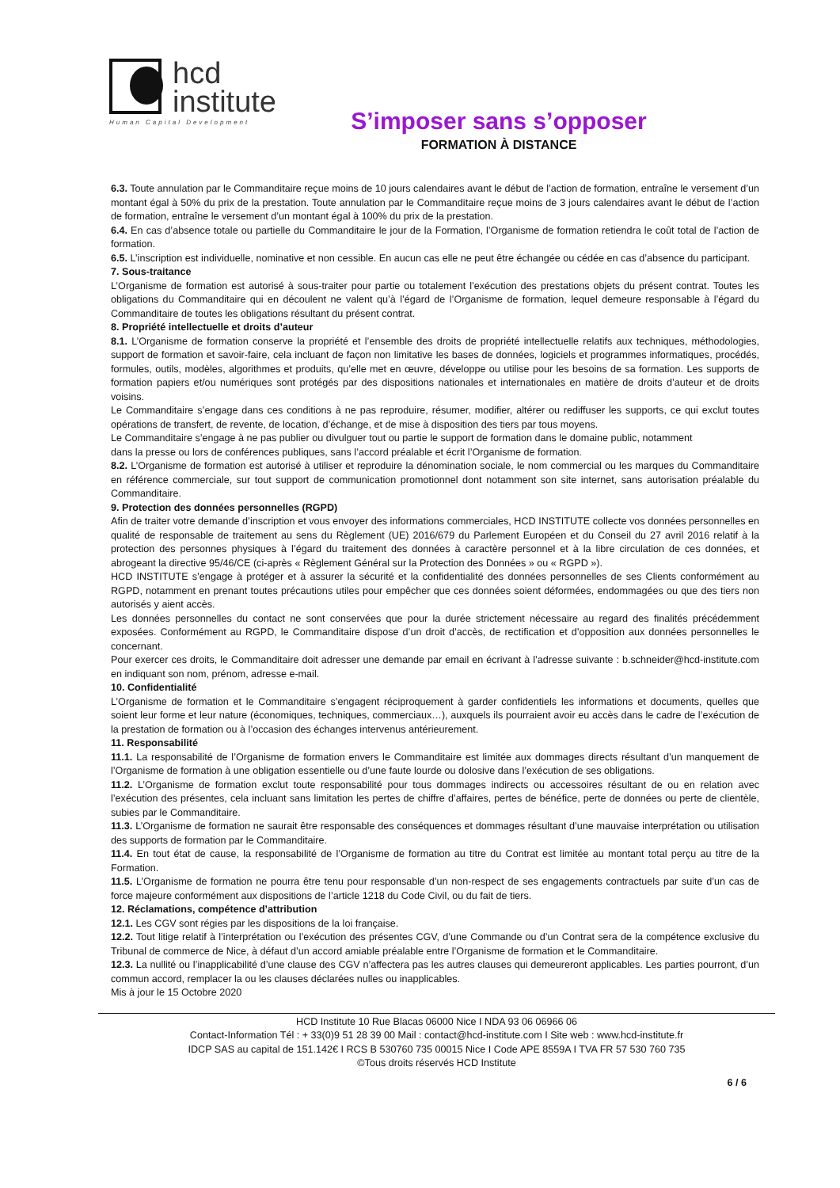hcd
institute
Human Capital Development
S’imposer sans s’opposer
FORMATION À DISTANCE
6.3. Toute annulation par le Commanditaire reçue moins de 10 jours calendaires avant le début de l’action de formation, entraîne le versement d’un montant égal à 50% du prix de la prestation. Toute annulation par le Commanditaire reçue moins de 3 jours calendaires avant le début de l’action de formation, entraîne le versement d’un montant égal à 100% du prix de la prestation.
6.4. En cas d’absence totale ou partielle du Commanditaire le jour de la Formation, l’Organisme de formation retiendra le coût total de l’action de formation.
6.5. L’inscription est individuelle, nominative et non cessible. En aucun cas elle ne peut être échangée ou cédée en cas d’absence du participant.
7. Sous-traitance
L’Organisme de formation est autorisé à sous-traiter pour partie ou totalement l’exécution des prestations objets du présent contrat. Toutes les obligations du Commanditaire qui en découlent ne valent qu’à l’égard de l’Organisme de formation, lequel demeure responsable à l’égard du Commanditaire de toutes les obligations résultant du présent contrat.
8. Propriété intellectuelle et droits d’auteur
8.1. L’Organisme de formation conserve la propriété et l’ensemble des droits de propriété intellectuelle relatifs aux techniques, méthodologies, support de formation et savoir-faire, cela incluant de façon non limitative les bases de données, logiciels et programmes informatiques, procédés, formules, outils, modèles, algorithmes et produits, qu’elle met en œuvre, développe ou utilise pour les besoins de sa formation. Les supports de formation papiers et/ou numériques sont protégés par des dispositions nationales et internationales en matière de droits d’auteur et de droits voisins.
Le Commanditaire s’engage dans ces conditions à ne pas reproduire, résumer, modifier, altérer ou rediffuser les supports, ce qui exclut toutes opérations de transfert, de revente, de location, d’échange, et de mise à disposition des tiers par tous moyens.
Le Commanditaire s’engage à ne pas publier ou divulguer tout ou partie le support de formation dans le domaine public, notamment
dans la presse ou lors de conférences publiques, sans l’accord préalable et écrit l’Organisme de formation.
8.2. L’Organisme de formation est autorisé à utiliser et reproduire la dénomination sociale, le nom commercial ou les marques du Commanditaire en référence commerciale, sur tout support de communication promotionnel dont notamment son site internet, sans autorisation préalable du Commanditaire.
9. Protection des données personnelles (RGPD)
Afin de traiter votre demande d’inscription et vous envoyer des informations commerciales, HCD INSTITUTE collecte vos données personnelles en qualité de responsable de traitement au sens du Règlement (UE) 2016/679 du Parlement Européen et du Conseil du 27 avril 2016 relatif à la protection des personnes physiques à l’égard du traitement des données à caractère personnel et à la libre circulation de ces données, et abrogeant la directive 95/46/CE (ci-après « Règlement Général sur la Protection des Données » ou « RGPD »).
HCD INSTITUTE s’engage à protéger et à assurer la sécurité et la confidentialité des données personnelles de ses Clients conformément au RGPD, notamment en prenant toutes précautions utiles pour empêcher que ces données soient déformées, endommagées ou que des tiers non autorisés y aient accès.
Les données personnelles du contact ne sont conservées que pour la durée strictement nécessaire au regard des finalités précédemment exposées. Conformément au RGPD, le Commanditaire dispose d’un droit d’accès, de rectification et d’opposition aux données personnelles le concernant.
Pour exercer ces droits, le Commanditaire doit adresser une demande par email en écrivant à l’adresse suivante : b.schneider@hcd-institute.com en indiquant son nom, prénom, adresse e-mail.
10. Confidentialité
L’Organisme de formation et le Commanditaire s’engagent réciproquement à garder confidentiels les informations et documents, quelles que soient leur forme et leur nature (économiques, techniques, commerciaux…), auxquels ils pourraient avoir eu accès dans le cadre de l’exécution de la prestation de formation ou à l’occasion des échanges intervenus antérieurement.
11. Responsabilité
11.1. La responsabilité de l’Organisme de formation envers le Commanditaire est limitée aux dommages directs résultant d’un manquement de l’Organisme de formation à une obligation essentielle ou d’une faute lourde ou dolosive dans l’exécution de ses obligations.
11.2. L’Organisme de formation exclut toute responsabilité pour tous dommages indirects ou accessoires résultant de ou en relation avec l’exécution des présentes, cela incluant sans limitation les pertes de chiffre d’affaires, pertes de bénéfice, perte de données ou perte de clientèle, subies par le Commanditaire.
11.3. L’Organisme de formation ne saurait être responsable des conséquences et dommages résultant d’une mauvaise interprétation ou utilisation des supports de formation par le Commanditaire.
11.4. En tout état de cause, la responsabilité de l’Organisme de formation au titre du Contrat est limitée au montant total perçu au titre de la Formation.
11.5. L’Organisme de formation ne pourra être tenu pour responsable d’un non-respect de ses engagements contractuels par suite d’un cas de force majeure conformément aux dispositions de l’article 1218 du Code Civil, ou du fait de tiers.
12. Réclamations, compétence d’attribution
12.1. Les CGV sont régies par les dispositions de la loi française.
12.2. Tout litige relatif à l’interprétation ou l’exécution des présentes CGV, d’une Commande ou d’un Contrat sera de la compétence exclusive du Tribunal de commerce de Nice, à défaut d’un accord amiable préalable entre l’Organisme de formation et le Commanditaire.
12.3. La nullité ou l’inapplicabilité d’une clause des CGV n’affectera pas les autres clauses qui demeureront applicables. Les parties pourront, d’un commun accord, remplacer la ou les clauses déclarées nulles ou inapplicables.
Mis à jour le 15 Octobre 2020
HCD Institute 10 Rue Blacas 06000 Nice I NDA 93 06 06966 06
Contact-Information Tél : + 33(0)9 51 28 39 00 Mail : contact@hcd-institute.com I Site web : www.hcd-institute.fr
IDCP SAS au capital de 151.142€ I RCS B 530760 735 00015 Nice I Code APE 8559A I TVA FR 57 530 760 735
©Tous droits réservés HCD Institute
6 / 6